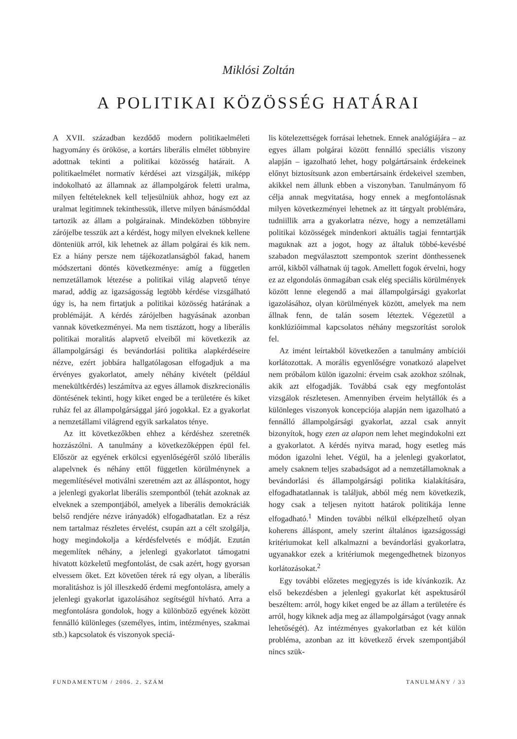Miklósi Zoltán
A POLITIKAI KÖZÖSSÉG HATÁRAI
A XVII. században kezdődő modern politikaelméleti hagyomány és örököse, a kortárs liberális elmélet többnyire adottnak tekinti a politikai közösség határait. A politikaelmélet normatív kérdései azt vizsgálják, miképp indokolható az államnak az állampolgárok feletti uralma, milyen feltételeknek kell teljesülniük ahhoz, hogy ezt az uralmat legitimnek tekinthessük, illetve milyen bánásmóddal tartozik az állam a polgárainak. Mindeközben többnyire zárójelbe tesszük azt a kérdést, hogy milyen elveknek kellene dönteniük arról, kik lehetnek az állam polgárai és kik nem. Ez a hiány persze nem tájékozatlanságból fakad, hanem módszertani döntés következménye: amíg a független nemzetállamok létezése a politikai világ alapvető ténye marad, addig az igazságosság legtöbb kérdése vizsgálható úgy is, ha nem firtatjuk a politikai közösség határának a problémáját. A kérdés zárójelben hagyásának azonban vannak következményei. Ma nem tisztázott, hogy a liberális politikai moralitás alapvető elveiből mi következik az állampolgársági és bevándorlási politika alapkérdéseire nézve, ezért jobbára hallgatólagosan elfogadjuk a ma érvényes gyakorlatot, amely néhány kivételt (például menekültkérdés) leszámítva az egyes államok diszkrecionális döntésének tekinti, hogy kiket enged be a területére és kiket ruház fel az állampolgársággal járó jogokkal. Ez a gyakorlat a nemzetállami világrend egyik sarkalatos ténye.
Az itt következőkben ehhez a kérdéshez szeretnék hozzászólni. A tanulmány a következőképpen épül fel. Először az egyének erkölcsi egyenlőségéről szóló liberális alapelvnek és néhány ettől független körülménynek a megemlítésével motiválni szeretném azt az álláspontot, hogy a jelenlegi gyakorlat liberális szempontból (tehát azoknak az elveknek a szempontjából, amelyek a liberális demokráciák belső rendjére nézve irányadók) elfogadhatatlan. Ez a rész nem tartalmaz részletes érvelést, csupán azt a célt szolgálja, hogy megindokolja a kérdésfelvetés e módját. Ezután megemlítek néhány, a jelenlegi gyakorlatot támogatni hivatott közkeletű megfontolást, de csak azért, hogy gyorsan elvessem őket. Ezt követően térek rá egy olyan, a liberális moralitáshoz is jól illeszkedő érdemi megfontolásra, amely a jelenlegi gyakorlat igazolásához segítségül hívható. Arra a megfontolásra gondolok, hogy a különböző egyének között fennálló különleges (személyes, intim, intézményes, szakmai stb.) kapcsolatok és viszonyok speciá-
lis kötelezettségek forrásai lehetnek. Ennek analógiájára – az egyes állam polgárai között fennálló speciális viszony alapján – igazolható lehet, hogy polgártársaink érdekeinek előnyt biztosítsunk azon embertársaink érdekeivel szemben, akikkel nem állunk ebben a viszonyban. Tanulmányom fő célja annak megvitatása, hogy ennek a megfontolásnak milyen következményei lehetnek az itt tárgyalt problémára, tudniillik arra a gyakorlatra nézve, hogy a nemzetállami politikai közösségek mindenkori aktuális tagjai fenntartják maguknak azt a jogot, hogy az általuk többé-kevésbé szabadon megválasztott szempontok szerint dönthessenek arról, kikből válhatnak új tagok. Amellett fogok érvelni, hogy ez az elgondolás önmagában csak elég speciális körülmények között lenne elegendő a mai állampolgársági gyakorlat igazolásához, olyan körülmények között, amelyek ma nem állnak fenn, de talán sosem léteztek. Végezetül a konklúzióimmal kapcsolatos néhány megszorítást sorolok fel.
Az imént leírtakból következően a tanulmány ambíciói korlátozottak. A morális egyenlőségre vonatkozó alapelvet nem próbálom külön igazolni: érveim csak azokhoz szólnak, akik azt elfogadják. Továbbá csak egy megfontolást vizsgálok részletesen. Amennyiben érveim helytállók és a különleges viszonyok koncepciója alapján nem igazolható a fennálló állampolgársági gyakorlat, azzal csak annyit bizonyítok, hogy ezen az alapon nem lehet megindokolni ezt a gyakorlatot. A kérdés nyitva marad, hogy esetleg más módon igazolni lehet. Végül, ha a jelenlegi gyakorlatot, amely csaknem teljes szabadságot ad a nemzetállamoknak a bevándorlási és állampolgársági politika kialakítására, elfogadhatatlannak is találjuk, abból még nem következik, hogy csak a teljesen nyitott határok politikája lenne elfogadható.<sup>1</sup> Minden további nélkül elképzelhető olyan koherens álláspont, amely szerint általános igazságossági kritériumokat kell alkalmazni a bevándorlási gyakorlatra, ugyanakkor ezek a kritériumok megengedhetnek bizonyos korlátozásokat.<sup>2</sup>
Egy további előzetes megjegyzés is ide kívánkozik. Az első bekezdésben a jelenlegi gyakorlat két aspektusáról beszéltem: arról, hogy kiket enged be az állam a területére és arról, hogy kiknek adja meg az állampolgárságot (vagy annak lehetőségét). Az intézményes gyakorlatban ez két külön probléma, azonban az itt következő érvek szempontjából nincs szük-
FUNDAMENTUM / 2006. 2. SZÁM TANULMÁNY / 33